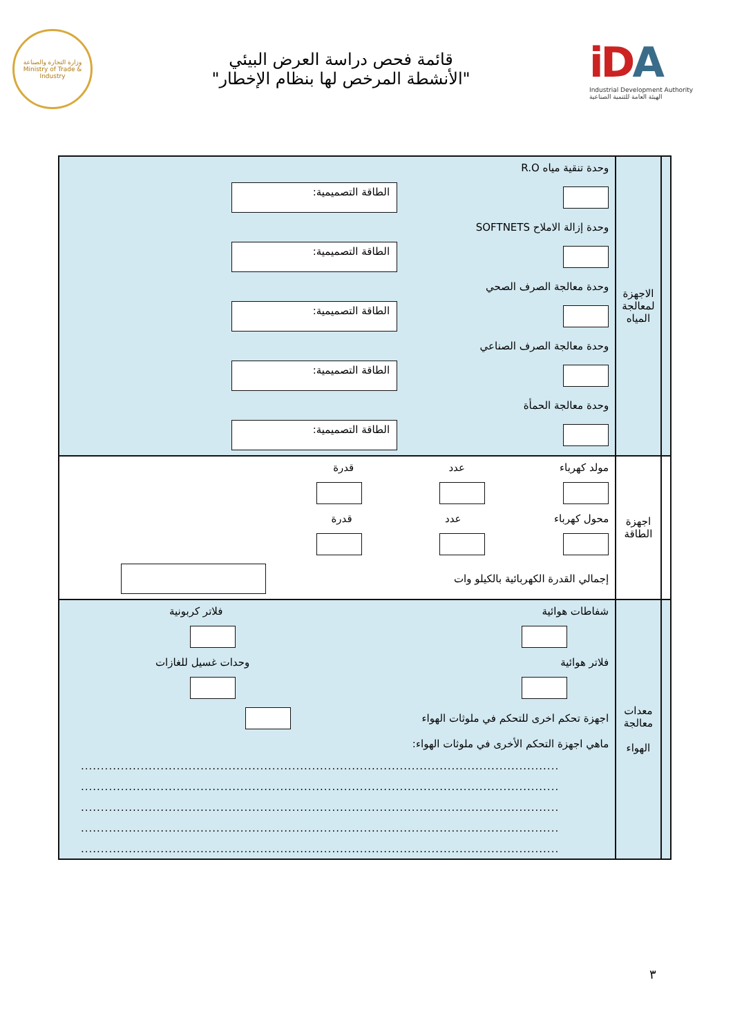وزارة التجارة والصناعة
Ministry of Trade & Industry
قائمة فحص دراسة العرض البيئي
"الأنشطة المرخص لها بنظام الإخطار"
iDA
Industrial Development Authority
الهيئة العامة للتنمية الصناعية
| | الاجهزة لمعالجة المياه | وحدة تنقية مياه R.O الطاقة التصميمية: وحدة إزالة الاملاح SOFTNETS الطاقة التصميمية: وحدة معالجة الصرف الصحي الطاقة التصميمية: وحدة معالجة الصرف الصناعي الطاقة التصميمية: وحدة معالجة الحمأة الطاقة التصميمية: |
| | اجهزة الطاقة | مولد كهرباء عدد قدرة محول كهرباء عدد قدرة إجمالي القدرة الكهربائية بالكيلو وات |
| | معدات معالجة الهواء | شفاطات هوائية فلاتر كربونية فلاتر هوائية وحدات غسيل للغازات اجهزة تحكم اخرى للتحكم في ملوثات الهواء ماهي اجهزة التحكم الأخرى في ملوثات الهواء: ........................................................................................................................ ........................................................................................................................ ........................................................................................................................ ........................................................................................................................ ........................................................................................................................ |
٣